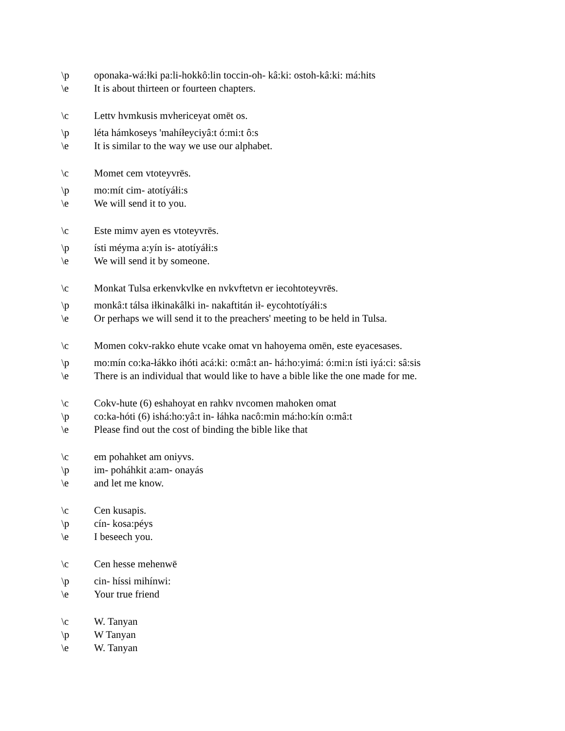\p oponaka-wá:łki pa:li-hokkô:lin toccin-oh- kâ:ki: ostoh-kâ:ki: má:hits
\e It is about thirteen or fourteen chapters.
\c Lettv hvmkusis mvhericeyat omēt os.
\p léta hámkoseys 'mahíłeyciyâ:t ó:mi:t ô:s
\e It is similar to the way we use our alphabet.
\c Momet cem vtoteyvrēs.
\p mo:mít cim- atotíyáłi:s
\e We will send it to you.
\c Este mimv ayen es vtoteyvrēs.
\p ísti méyma a:yín is- atotíyáłi:s
\e We will send it by someone.
\c Monkat Tulsa erkenvkvlke en nvkvftetvn er iecohtoteyvrēs.
\p monkâ:t tálsa iłkinakâlki in- nakaftitán ił- eycohtotíyáłi:s
\e Or perhaps we will send it to the preachers' meeting to be held in Tulsa.
\c Momen cokv-rakko ehute vcake omat vn hahoyema omēn, este eyacesases.
\p mo:mín co:ka-łákko ihóti acá:ki: o:mâ:t an- há:ho:yimá: ó:mi:n ísti iyá:ci: sâ:sis
\e There is an individual that would like to have a bible like the one made for me.
\c Cokv-hute (6) eshahoyat en rahkv nvcomen mahoken omat
\p co:ka-hóti (6) ishá:ho:yâ:t in- łáhka nacô:min má:ho:kín o:mâ:t
\e Please find out the cost of binding the bible like that
\c em pohahket am oniyvs.
\p im- poháhkit a:am- onayás
\e and let me know.
\c Cen kusapis.
\p cín- kosa:péys
\e I beseech you.
\c Cen hesse mehenwē
\p cin- híssi mihínwi:
\e Your true friend
\c W. Tanyan
\p W Tanyan
\e W. Tanyan